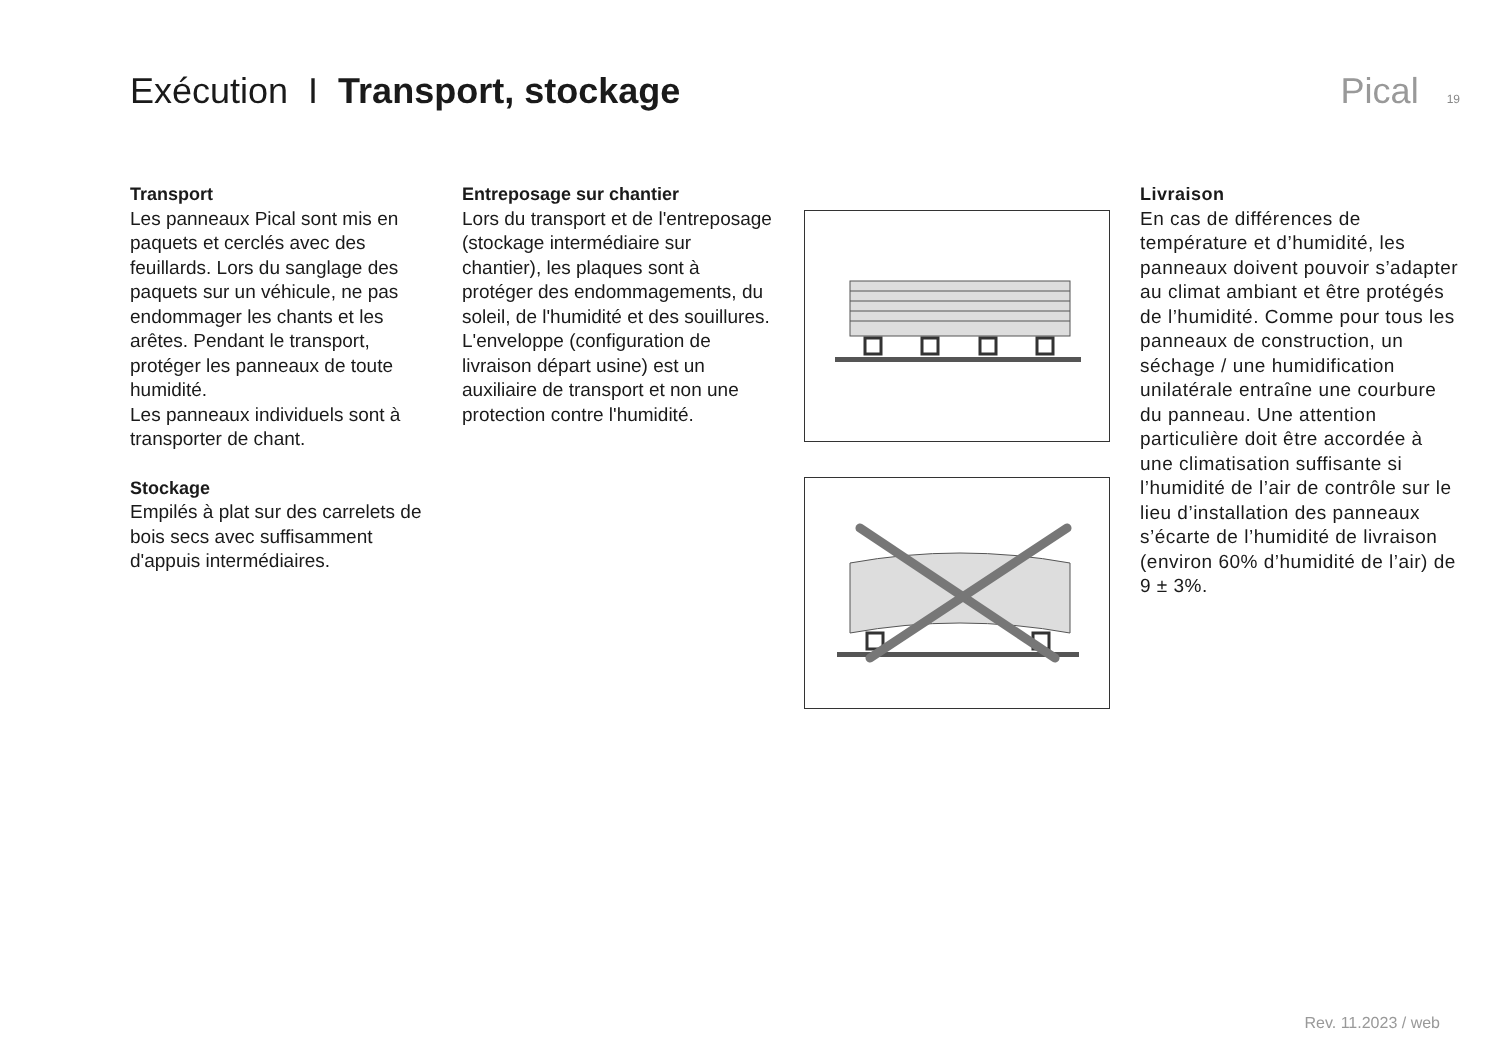Exécution I Transport, stockage
Pical 19
Transport
Les panneaux Pical sont mis en paquets et cerclés avec des feuillards. Lors du sanglage des paquets sur un véhicule, ne pas endommager les chants et les arêtes. Pendant le transport, protéger les panneaux de toute humidité.
Les panneaux individuels sont à transporter de chant.
Stockage
Empilés à plat sur des carrelets de bois secs avec suffisamment d'appuis intermédiaires.
Entreposage sur chantier
Lors du transport et de l'entreposage (stockage intermédiaire sur chantier), les plaques sont à protéger des endommagements, du soleil, de l'humidité et des souillures. L'enveloppe (configuration de livraison départ usine) est un auxiliaire de transport et non une protection contre l'humidité.
Livraison
En cas de différences de température et d’humidité, les panneaux doivent pouvoir s’adapter au climat ambiant et être protégés de l’humidité. Comme pour tous les panneaux de construction, un séchage / une humidification unilatérale entraîne une courbure du panneau. Une attention particulière doit être accordée à une climatisation suffisante si l’humidité de l’air de contrôle sur le lieu d’installation des panneaux s’écarte de l’humidité de livraison (environ 60% d’humidité de l’air) de 9 ± 3%.
Rev. 11.2023 / web